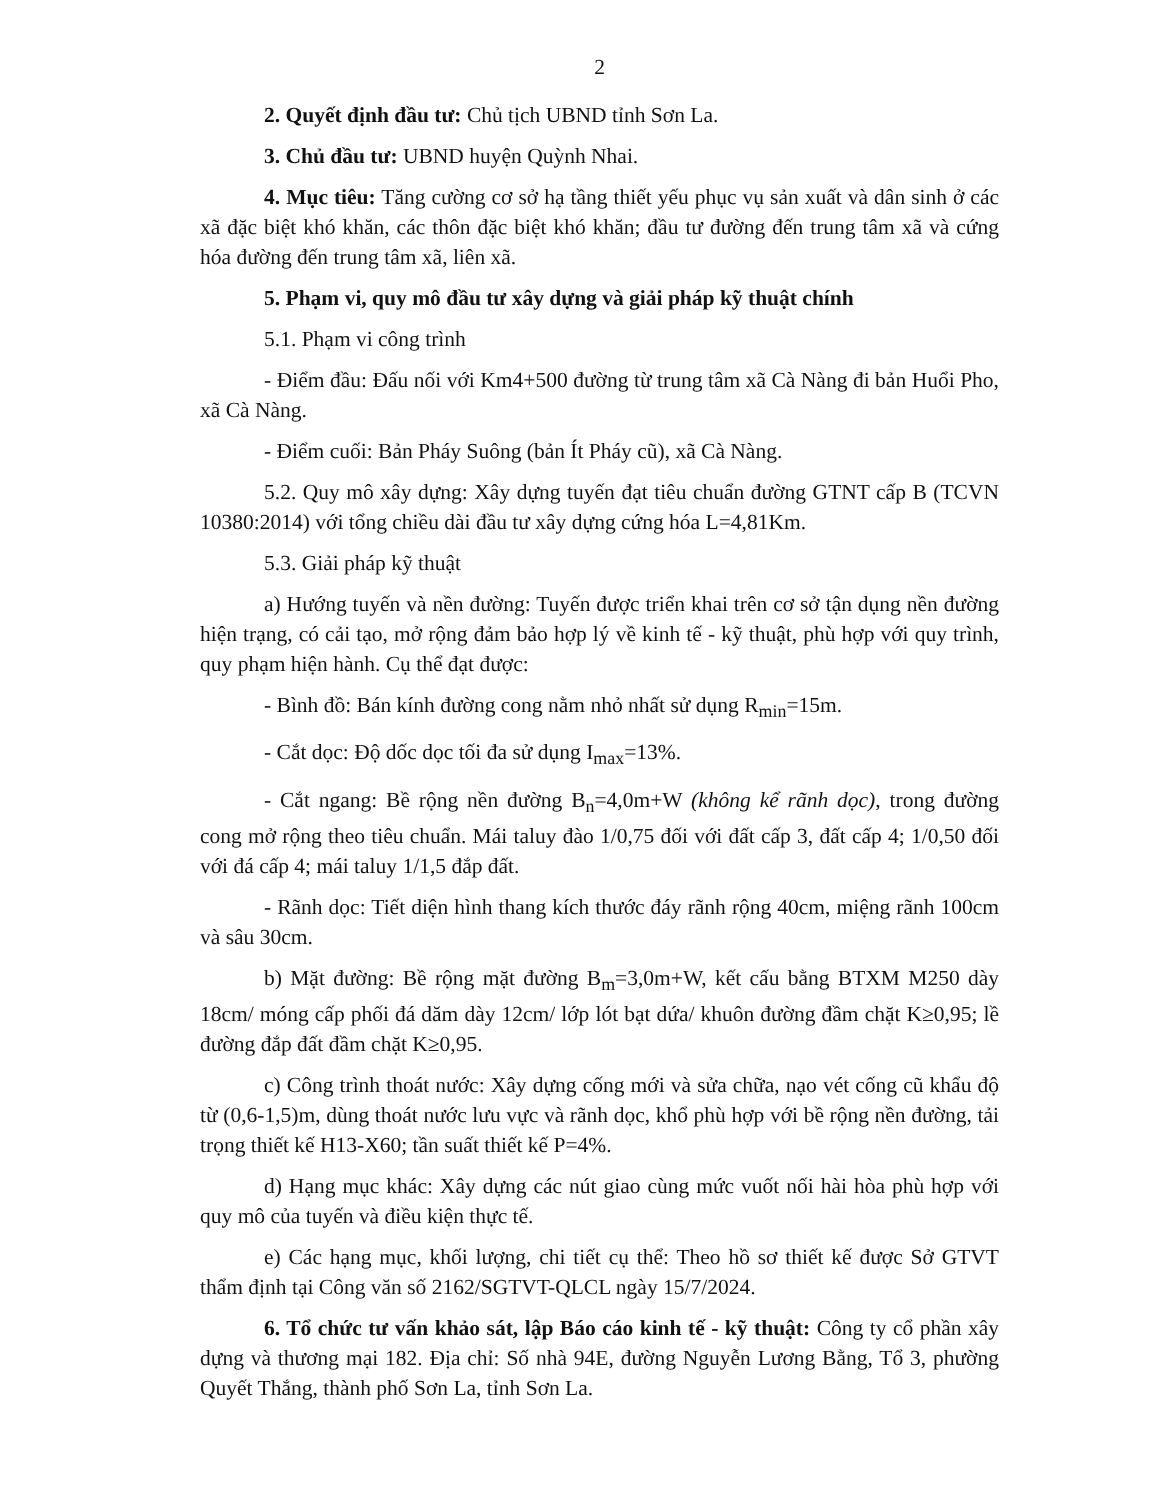2
2. Quyết định đầu tư: Chủ tịch UBND tỉnh Sơn La.
3. Chủ đầu tư: UBND huyện Quỳnh Nhai.
4. Mục tiêu: Tăng cường cơ sở hạ tầng thiết yếu phục vụ sản xuất và dân sinh ở các xã đặc biệt khó khăn, các thôn đặc biệt khó khăn; đầu tư đường đến trung tâm xã và cứng hóa đường đến trung tâm xã, liên xã.
5. Phạm vi, quy mô đầu tư xây dựng và giải pháp kỹ thuật chính
5.1. Phạm vi công trình
- Điểm đầu: Đấu nối với Km4+500 đường từ trung tâm xã Cà Nàng đi bản Huổi Pho, xã Cà Nàng.
- Điểm cuối: Bản Pháy Suông (bản Ít Pháy cũ), xã Cà Nàng.
5.2. Quy mô xây dựng: Xây dựng tuyến đạt tiêu chuẩn đường GTNT cấp B (TCVN 10380:2014) với tổng chiều dài đầu tư xây dựng cứng hóa L=4,81Km.
5.3. Giải pháp kỹ thuật
a) Hướng tuyến và nền đường: Tuyến được triển khai trên cơ sở tận dụng nền đường hiện trạng, có cải tạo, mở rộng đảm bảo hợp lý về kinh tế - kỹ thuật, phù hợp với quy trình, quy phạm hiện hành. Cụ thể đạt được:
- Bình đồ: Bán kính đường cong nằm nhỏ nhất sử dụng R<sub>min</sub>=15m.
- Cắt dọc: Độ dốc dọc tối đa sử dụng I<sub>max</sub>=13%.
- Cắt ngang: Bề rộng nền đường B<sub>n</sub>=4,0m+W (không kể rãnh dọc), trong đường cong mở rộng theo tiêu chuẩn. Mái taluy đào 1/0,75 đối với đất cấp 3, đất cấp 4; 1/0,50 đối với đá cấp 4; mái taluy 1/1,5 đắp đất.
- Rãnh dọc: Tiết diện hình thang kích thước đáy rãnh rộng 40cm, miệng rãnh 100cm và sâu 30cm.
b) Mặt đường: Bề rộng mặt đường B<sub>m</sub>=3,0m+W, kết cấu bằng BTXM M250 dày 18cm/ móng cấp phối đá dăm dày 12cm/ lớp lót bạt dứa/ khuôn đường đầm chặt K≥0,95; lề đường đắp đất đầm chặt K≥0,95.
c) Công trình thoát nước: Xây dựng cống mới và sửa chữa, nạo vét cống cũ khẩu độ từ (0,6-1,5)m, dùng thoát nước lưu vực và rãnh dọc, khổ phù hợp với bề rộng nền đường, tải trọng thiết kế H13-X60; tần suất thiết kế P=4%.
d) Hạng mục khác: Xây dựng các nút giao cùng mức vuốt nối hài hòa phù hợp với quy mô của tuyến và điều kiện thực tế.
e) Các hạng mục, khối lượng, chi tiết cụ thể: Theo hồ sơ thiết kế được Sở GTVT thẩm định tại Công văn số 2162/SGTVT-QLCL ngày 15/7/2024.
6. Tổ chức tư vấn khảo sát, lập Báo cáo kinh tế - kỹ thuật: Công ty cổ phần xây dựng và thương mại 182. Địa chỉ: Số nhà 94E, đường Nguyễn Lương Bằng, Tổ 3, phường Quyết Thắng, thành phố Sơn La, tỉnh Sơn La.